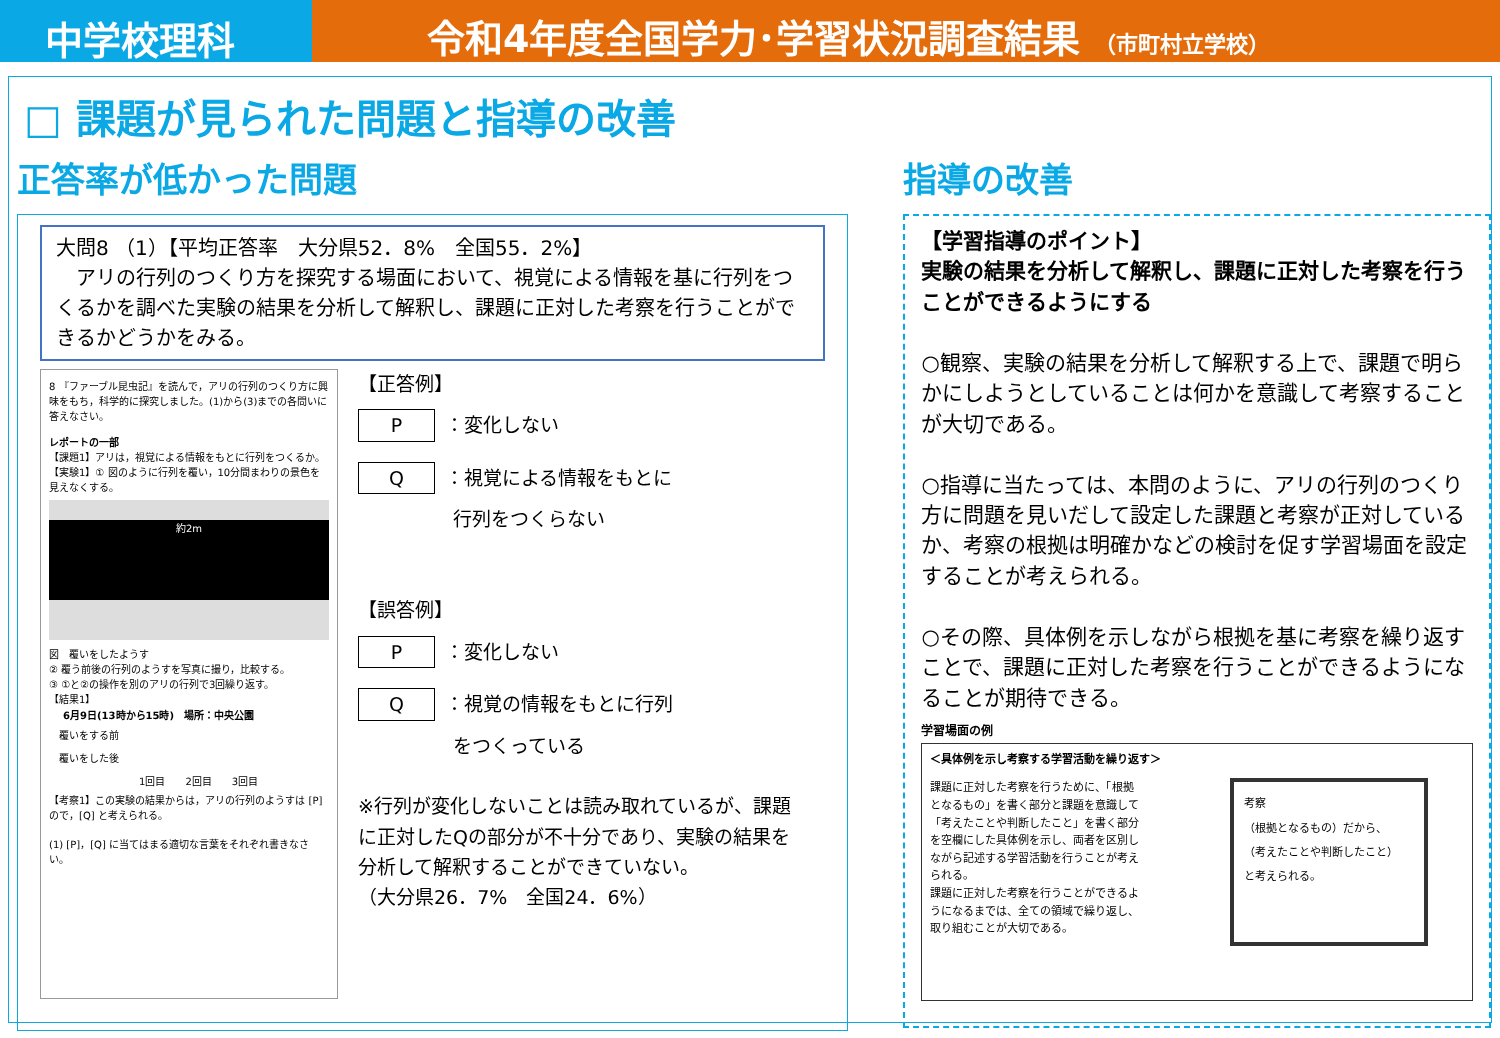中学校理科 令和4年度全国学力･学習状況調査結果 （市町村立学校）
□ 課題が見られた問題と指導の改善
正答率が低かった問題
大問8 （1）【平均正答率　大分県52．8%　全国55．2%】
　アリの行列のつくり方を探究する場面において、視覚による情報を基に行列をつくるかを調べた実験の結果を分析して解釈し、課題に正対した考察を行うことができるかどうかをみる。
8 『ファーブル昆虫記』を読んで，アリの行列のつくり方に興味をもち，科学的に探究しました。(1)から(3)までの各問いに答えなさい。
レポートの一部
【課題1】アリは，視覚による情報をもとに行列をつくるか。
【実験1】① 図のように行列を覆い，10分間まわりの景色を見えなくする。
約2m
図　覆いをしたようす
② 覆う前後の行列のようすを写真に撮り，比較する。
③ ①と②の操作を別のアリの行列で3回繰り返す。
【結果1】
| 6月9日(13時から15時) 場所：中央公園 | | | |
| --- | --- | --- | --- |
| 覆いをする前 | | | |
| 覆いをした後 | | | |
| | 1回目 | 2回目 | 3回目 |
【考察1】この実験の結果からは，アリの行列のようすは [P] ので，[Q] と考えられる。
(1) [P]，[Q] に当てはまる適切な言葉をそれぞれ書きなさい。
【正答例】
P ：変化しない
Q ：視覚による情報をもとに
　　　　　行列をつくらない
【誤答例】
P ：変化しない
Q ：視覚の情報をもとに行列
　　　　　をつくっている
※行列が変化しないことは読み取れているが、課題に正対したQの部分が不十分であり、実験の結果を分析して解釈することができていない。
（大分県26．7%　全国24．6%）
指導の改善
【学習指導のポイント】
実験の結果を分析して解釈し、課題に正対した考察を行うことができるようにする
○観察、実験の結果を分析して解釈する上で、課題で明らかにしようとしていることは何かを意識して考察することが大切である。
○指導に当たっては、本問のように、アリの行列のつくり方に問題を見いだして設定した課題と考察が正対しているか、考察の根拠は明確かなどの検討を促す学習場面を設定することが考えられる。
○その際、具体例を示しながら根拠を基に考察を繰り返すことで、課題に正対した考察を行うことができるようになることが期待できる。
学習場面の例
＜具体例を示し考察する学習活動を繰り返す＞
課題に正対した考察を行うために、「根拠となるもの」を書く部分と課題を意識して「考えたことや判断したこと」を書く部分を空欄にした具体例を示し、両者を区別しながら記述する学習活動を行うことが考えられる。
課題に正対した考察を行うことができるようになるまでは、全ての領域で繰り返し、取り組むことが大切である。
考察
（根拠となるもの）だから、
（考えたことや判断したこと）
と考えられる。